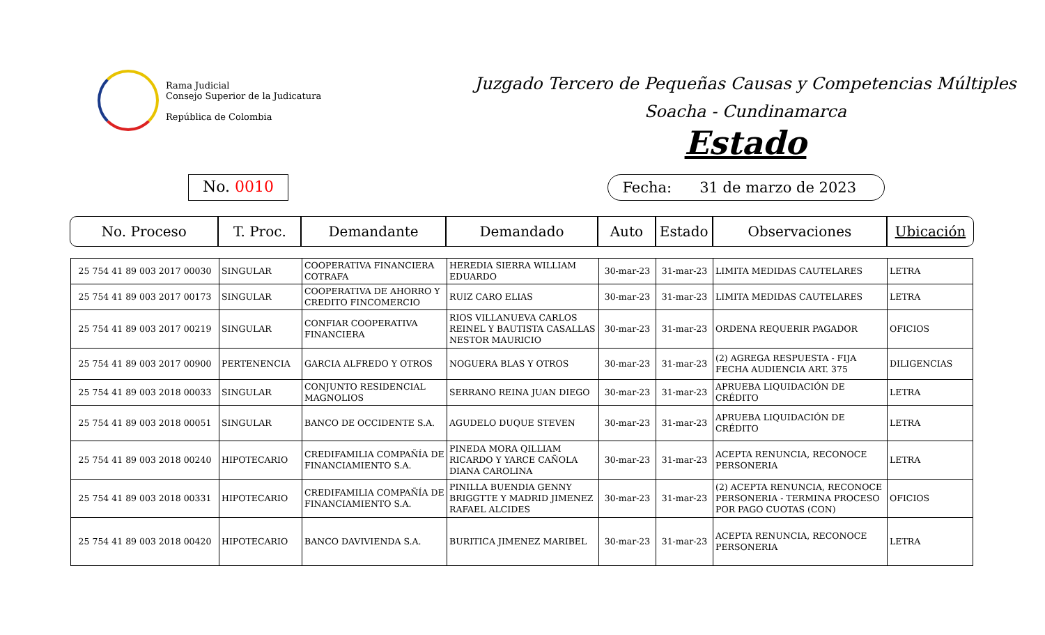Rama Judicial
Consejo Superior de la Judicatura
República de Colombia
Juzgado Tercero de Pequeñas Causas y Competencias Múltiples
Soacha - Cundinamarca
Estado
No. 0010 Fecha: 31 de marzo de 2023
No. Proceso T. Proc. Demandante Demandado Auto Estado Observaciones Ubicación
| 25 754 41 89 003 2017 00030 | SINGULAR | COOPERATIVA FINANCIERA COTRAFA | HEREDIA SIERRA WILLIAM EDUARDO | 30-mar-23 | 31-mar-23 | LIMITA MEDIDAS CAUTELARES | LETRA |
| 25 754 41 89 003 2017 00173 | SINGULAR | COOPERATIVA DE AHORRO Y CREDITO FINCOMERCIO | RUIZ CARO ELIAS | 30-mar-23 | 31-mar-23 | LIMITA MEDIDAS CAUTELARES | LETRA |
| 25 754 41 89 003 2017 00219 | SINGULAR | CONFIAR COOPERATIVA FINANCIERA | RIOS VILLANUEVA CARLOS REINEL Y BAUTISTA CASALLAS NESTOR MAURICIO | 30-mar-23 | 31-mar-23 | ORDENA REQUERIR PAGADOR | OFICIOS |
| 25 754 41 89 003 2017 00900 | PERTENENCIA | GARCIA ALFREDO Y OTROS | NOGUERA BLAS Y OTROS | 30-mar-23 | 31-mar-23 | (2) AGREGA RESPUESTA - FIJA FECHA AUDIENCIA ART. 375 | DILIGENCIAS |
| 25 754 41 89 003 2018 00033 | SINGULAR | CONJUNTO RESIDENCIAL MAGNOLIOS | SERRANO REINA JUAN DIEGO | 30-mar-23 | 31-mar-23 | APRUEBA LIQUIDACIÓN DE CRÉDITO | LETRA |
| 25 754 41 89 003 2018 00051 | SINGULAR | BANCO DE OCCIDENTE S.A. | AGUDELO DUQUE STEVEN | 30-mar-23 | 31-mar-23 | APRUEBA LIQUIDACIÓN DE CRÉDITO | LETRA |
| 25 754 41 89 003 2018 00240 | HIPOTECARIO | CREDIFAMILIA COMPAÑÍA DE FINANCIAMIENTO S.A. | PINEDA MORA QILLIAM RICARDO Y YARCE CAÑOLA DIANA CAROLINA | 30-mar-23 | 31-mar-23 | ACEPTA RENUNCIA, RECONOCE PERSONERIA | LETRA |
| 25 754 41 89 003 2018 00331 | HIPOTECARIO | CREDIFAMILIA COMPAÑÍA DE FINANCIAMIENTO S.A. | PINILLA BUENDIA GENNY BRIGGTTE Y MADRID JIMENEZ RAFAEL ALCIDES | 30-mar-23 | 31-mar-23 | (2) ACEPTA RENUNCIA, RECONOCE PERSONERIA - TERMINA PROCESO POR PAGO CUOTAS (CON) | OFICIOS |
| 25 754 41 89 003 2018 00420 | HIPOTECARIO | BANCO DAVIVIENDA S.A. | BURITICA JIMENEZ MARIBEL | 30-mar-23 | 31-mar-23 | ACEPTA RENUNCIA, RECONOCE PERSONERIA | LETRA |